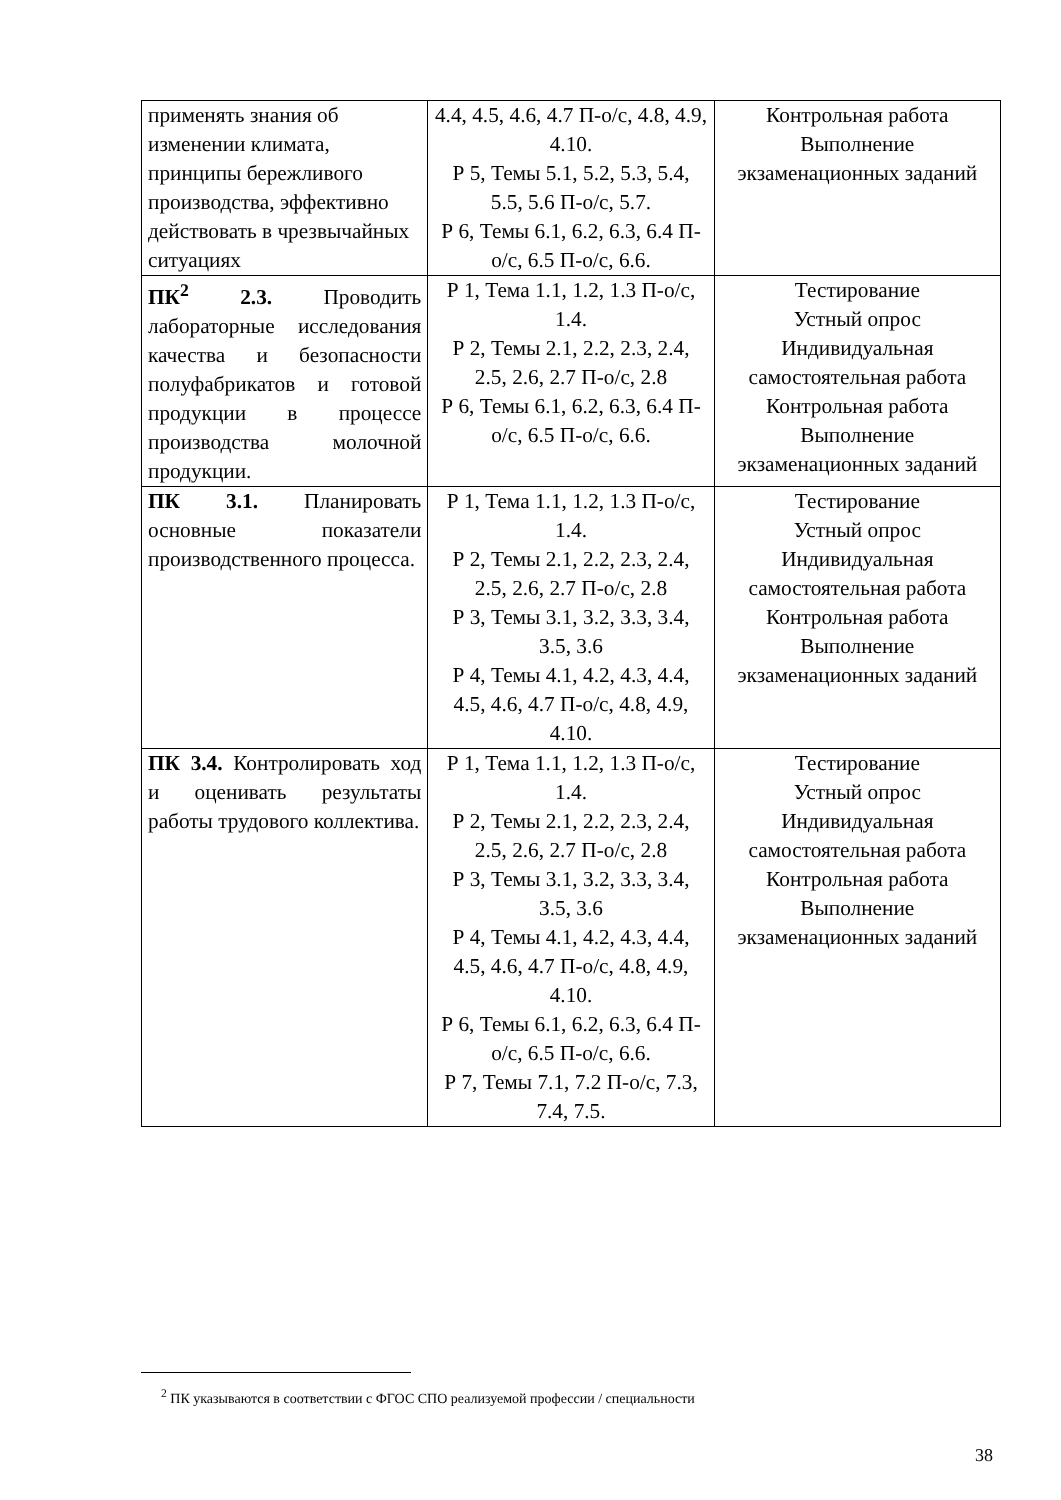| применять знания об изменении климата, принципы бережливого производства, эффективно действовать в чрезвычайных ситуациях | 4.4, 4.5, 4.6, 4.7 П-о/с, 4.8, 4.9, 4.10. Р 5, Темы 5.1, 5.2, 5.3, 5.4, 5.5, 5.6 П-о/с, 5.7. Р 6, Темы 6.1, 6.2, 6.3, 6.4 П-о/с, 6.5 П-о/с, 6.6. | Контрольная работа Выполнение экзаменационных заданий |
| ПК<sup>2</sup> 2.3. Проводить лабораторные исследования качества и безопасности полуфабрикатов и готовой продукции в процессе производства молочной продукции. | Р 1, Тема 1.1, 1.2, 1.3 П-о/с, 1.4. Р 2, Темы 2.1, 2.2, 2.3, 2.4, 2.5, 2.6, 2.7 П-о/с, 2.8 Р 6, Темы 6.1, 6.2, 6.3, 6.4 П-о/с, 6.5 П-о/с, 6.6. | Тестирование Устный опрос Индивидуальная самостоятельная работа Контрольная работа Выполнение экзаменационных заданий |
| ПК 3.1. Планировать основные показатели производственного процесса. | Р 1, Тема 1.1, 1.2, 1.3 П-о/с, 1.4. Р 2, Темы 2.1, 2.2, 2.3, 2.4, 2.5, 2.6, 2.7 П-о/с, 2.8 Р 3, Темы 3.1, 3.2, 3.3, 3.4, 3.5, 3.6 Р 4, Темы 4.1, 4.2, 4.3, 4.4, 4.5, 4.6, 4.7 П-о/с, 4.8, 4.9, 4.10. | Тестирование Устный опрос Индивидуальная самостоятельная работа Контрольная работа Выполнение экзаменационных заданий |
| ПК 3.4. Контролировать ход и оценивать результаты работы трудового коллектива. | Р 1, Тема 1.1, 1.2, 1.3 П-о/с, 1.4. Р 2, Темы 2.1, 2.2, 2.3, 2.4, 2.5, 2.6, 2.7 П-о/с, 2.8 Р 3, Темы 3.1, 3.2, 3.3, 3.4, 3.5, 3.6 Р 4, Темы 4.1, 4.2, 4.3, 4.4, 4.5, 4.6, 4.7 П-о/с, 4.8, 4.9, 4.10. Р 6, Темы 6.1, 6.2, 6.3, 6.4 П-о/с, 6.5 П-о/с, 6.6. Р 7, Темы 7.1, 7.2 П-о/с, 7.3, 7.4, 7.5. | Тестирование Устный опрос Индивидуальная самостоятельная работа Контрольная работа Выполнение экзаменационных заданий |
<sup>2</sup> ПК указываются в соответствии с ФГОС СПО реализуемой профессии / специальности
38